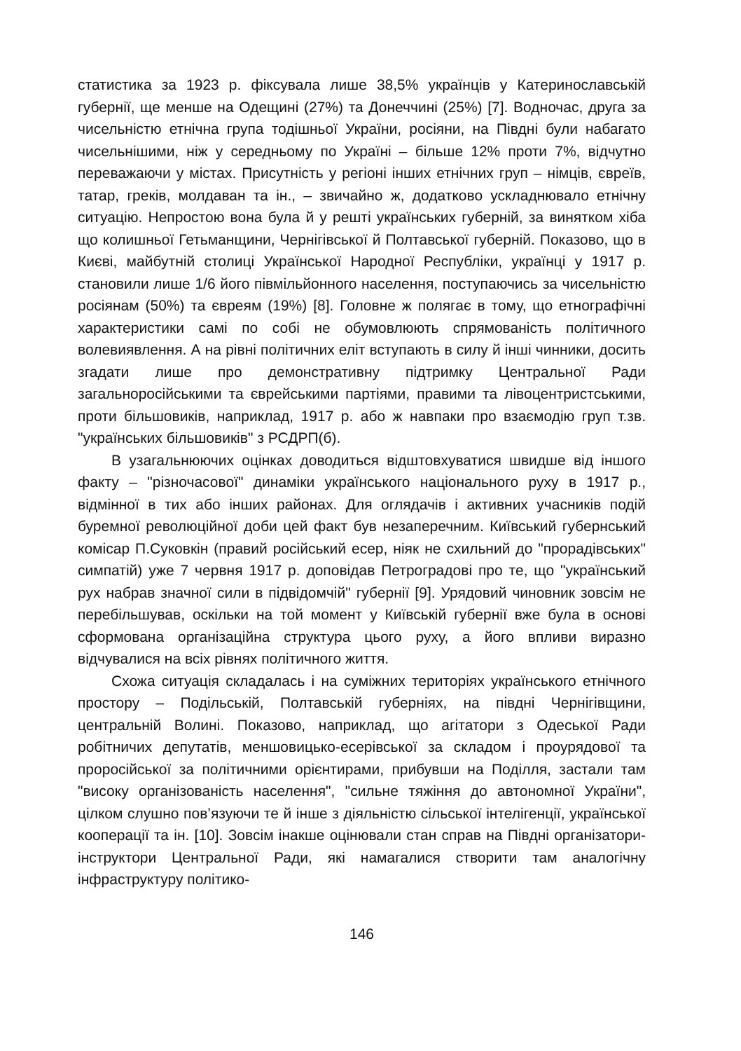статистика за 1923 р. фіксувала лише 38,5% українців у Катеринославській губернії, ще менше на Одещині (27%) та Донеччині (25%) [7]. Водночас, друга за чисельністю етнічна група тодішньої України, росіяни, на Півдні були набагато чисельнішими, ніж у середньому по Україні – більше 12% проти 7%, відчутно переважаючи у містах. Присутність у регіоні інших етнічних груп – німців, євреїв, татар, греків, молдаван та ін., – звичайно ж, додатково ускладнювало етнічну ситуацію. Непростою вона була й у решті українських губерній, за винятком хіба що колишньої Гетьманщини, Чернігівської й Полтавської губерній. Показово, що в Києві, майбутній столиці Української Народної Республіки, українці у 1917 р. становили лише 1/6 його півмільйонного населення, поступаючись за чисельністю росіянам (50%) та євреям (19%) [8]. Головне ж полягає в тому, що етнографічні характеристики самі по собі не обумовлюють спрямованість політичного волевиявлення. А на рівні політичних еліт вступають в силу й інші чинники, досить згадати лише про демонстративну підтримку Центральної Ради загальноросійськими та єврейськими партіями, правими та лівоцентристськими, проти більшовиків, наприклад, 1917 р. або ж навпаки про взаємодію груп т.зв. "українських більшовиків" з РСДРП(б).
В узагальнюючих оцінках доводиться відштовхуватися швидше від іншого факту – "різночасової" динаміки українського національного руху в 1917 р., відмінної в тих або інших районах. Для оглядачів і активних учасників подій буремної революційної доби цей факт був незаперечним. Київський губернський комісар П.Суковкін (правий російський есер, ніяк не схильний до "прорадівських" симпатій) уже 7 червня 1917 р. доповідав Петроградові про те, що "український рух набрав значної сили в підвідомчій" губернії [9]. Урядовий чиновник зовсім не перебільшував, оскільки на той момент у Київській губернії вже була в основі сформована організаційна структура цього руху, а його впливи виразно відчувалися на всіх рівнях політичного життя.
Схожа ситуація складалась і на суміжних територіях українського етнічного простору – Подільській, Полтавській губерніях, на півдні Чернігівщини, центральній Волині. Показово, наприклад, що агітатори з Одеської Ради робітничих депутатів, меншовицько-есерівської за складом і проурядової та проросійської за політичними орієнтирами, прибувши на Поділля, застали там "високу організованість населення", "сильне тяжіння до автономної України", цілком слушно пов’язуючи те й інше з діяльністю сільської інтелігенції, української кооперації та ін. [10]. Зовсім інакше оцінювали стан справ на Півдні організатори-інструктори Центральної Ради, які намагалися створити там аналогічну інфраструктуру політико-
146